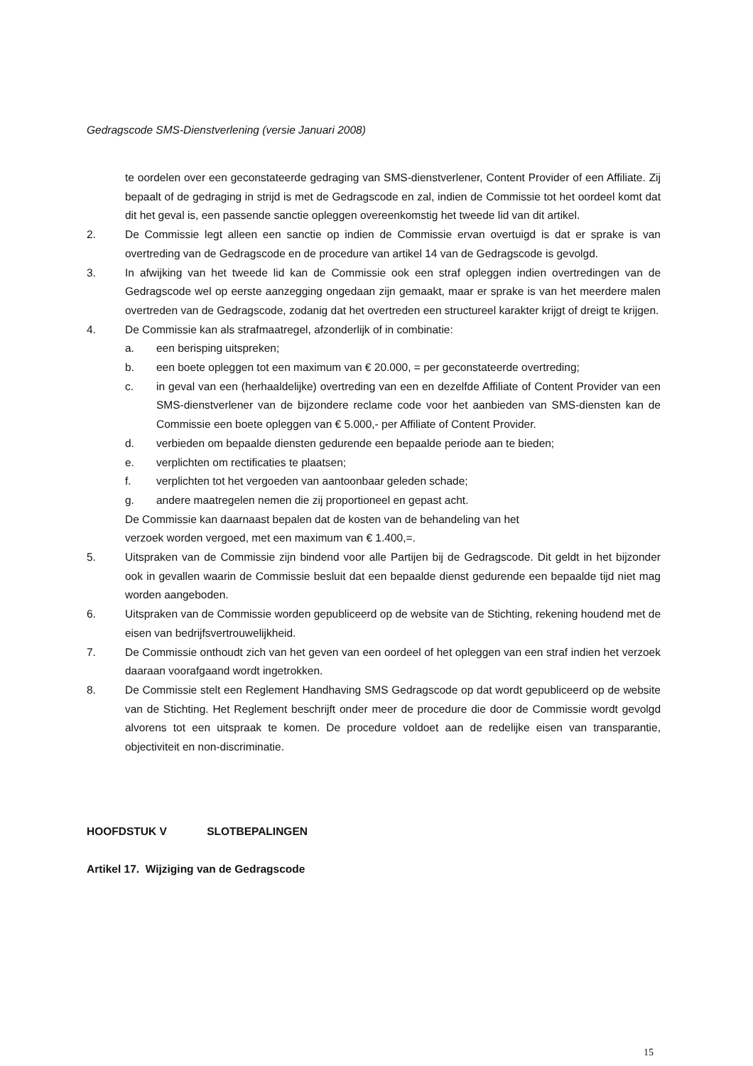Gedragscode SMS-Dienstverlening (versie Januari 2008)
te oordelen over een geconstateerde gedraging van SMS-dienstverlener, Content Provider of een Affiliate. Zij bepaalt of de gedraging in strijd is met de Gedragscode en zal, indien de Commissie tot het oordeel komt dat dit het geval is, een passende sanctie opleggen overeenkomstig het tweede lid van dit artikel.
2. De Commissie legt alleen een sanctie op indien de Commissie ervan overtuigd is dat er sprake is van overtreding van de Gedragscode en de procedure van artikel 14 van de Gedragscode is gevolgd.
3. In afwijking van het tweede lid kan de Commissie ook een straf opleggen indien overtredingen van de Gedragscode wel op eerste aanzegging ongedaan zijn gemaakt, maar er sprake is van het meerdere malen overtreden van de Gedragscode, zodanig dat het overtreden een structureel karakter krijgt of dreigt te krijgen.
4. De Commissie kan als strafmaatregel, afzonderlijk of in combinatie:
a. een berisping uitspreken;
b. een boete opleggen tot een maximum van € 20.000, = per geconstateerde overtreding;
c. in geval van een (herhaaldelijke) overtreding van een en dezelfde Affiliate of Content Provider van een SMS-dienstverlener van de bijzondere reclame code voor het aanbieden van SMS-diensten kan de Commissie een boete opleggen van € 5.000,- per Affiliate of Content Provider.
d. verbieden om bepaalde diensten gedurende een bepaalde periode aan te bieden;
e. verplichten om rectificaties te plaatsen;
f. verplichten tot het vergoeden van aantoonbaar geleden schade;
g. andere maatregelen nemen die zij proportioneel en gepast acht.
De Commissie kan daarnaast bepalen dat de kosten van de behandeling van het
verzoek worden vergoed, met een maximum van € 1.400,=.
5. Uitspraken van de Commissie zijn bindend voor alle Partijen bij de Gedragscode. Dit geldt in het bijzonder ook in gevallen waarin de Commissie besluit dat een bepaalde dienst gedurende een bepaalde tijd niet mag worden aangeboden.
6. Uitspraken van de Commissie worden gepubliceerd op de website van de Stichting, rekening houdend met de eisen van bedrijfsvertrouwelijkheid.
7. De Commissie onthoudt zich van het geven van een oordeel of het opleggen van een straf indien het verzoek daaraan voorafgaand wordt ingetrokken.
8. De Commissie stelt een Reglement Handhaving SMS Gedragscode op dat wordt gepubliceerd op de website van de Stichting. Het Reglement beschrijft onder meer de procedure die door de Commissie wordt gevolgd alvorens tot een uitspraak te komen. De procedure voldoet aan de redelijke eisen van transparantie, objectiviteit en non-discriminatie.
HOOFDSTUK V SLOTBEPALINGEN
Artikel 17. Wijziging van de Gedragscode
15